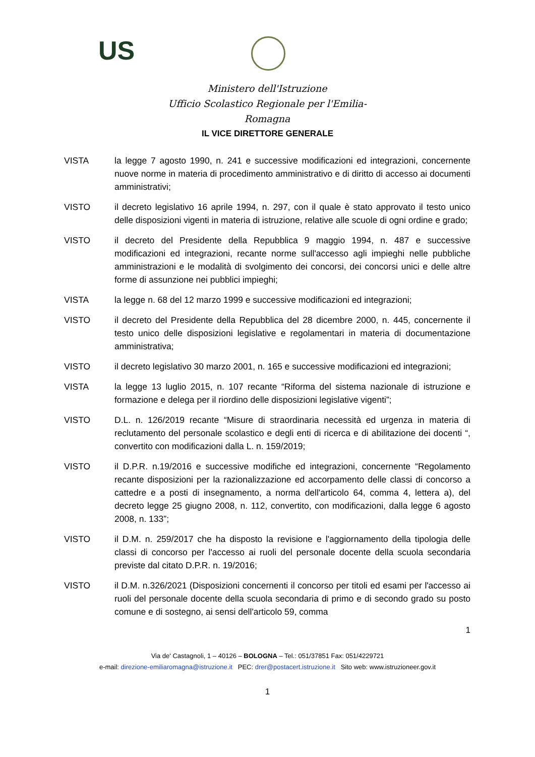US
Ministero dell'Istruzione
Ufficio Scolastico Regionale per l'Emilia-Romagna
IL VICE DIRETTORE GENERALE
VISTA la legge 7 agosto 1990, n. 241 e successive modificazioni ed integrazioni, concernente nuove norme in materia di procedimento amministrativo e di diritto di accesso ai documenti amministrativi;
VISTO il decreto legislativo 16 aprile 1994, n. 297, con il quale è stato approvato il testo unico delle disposizioni vigenti in materia di istruzione, relative alle scuole di ogni ordine e grado;
VISTO il decreto del Presidente della Repubblica 9 maggio 1994, n. 487 e successive modificazioni ed integrazioni, recante norme sull'accesso agli impieghi nelle pubbliche amministrazioni e le modalità di svolgimento dei concorsi, dei concorsi unici e delle altre forme di assunzione nei pubblici impieghi;
VISTA la legge n. 68 del 12 marzo 1999 e successive modificazioni ed integrazioni;
VISTO il decreto del Presidente della Repubblica del 28 dicembre 2000, n. 445, concernente il testo unico delle disposizioni legislative e regolamentari in materia di documentazione amministrativa;
VISTO il decreto legislativo 30 marzo 2001, n. 165 e successive modificazioni ed integrazioni;
VISTA la legge 13 luglio 2015, n. 107 recante “Riforma del sistema nazionale di istruzione e formazione e delega per il riordino delle disposizioni legislative vigenti”;
VISTO D.L. n. 126/2019 recante “Misure di straordinaria necessità ed urgenza in materia di reclutamento del personale scolastico e degli enti di ricerca e di abilitazione dei docenti “, convertito con modificazioni dalla L. n. 159/2019;
VISTO il D.P.R. n.19/2016 e successive modifiche ed integrazioni, concernente “Regolamento recante disposizioni per la razionalizzazione ed accorpamento delle classi di concorso a cattedre e a posti di insegnamento, a norma dell'articolo 64, comma 4, lettera a), del decreto legge 25 giugno 2008, n. 112, convertito, con modificazioni, dalla legge 6 agosto 2008, n. 133”;
VISTO il D.M. n. 259/2017 che ha disposto la revisione e l'aggiornamento della tipologia delle classi di concorso per l'accesso ai ruoli del personale docente della scuola secondaria previste dal citato D.P.R. n. 19/2016;
VISTO il D.M. n.326/2021 (Disposizioni concernenti il concorso per titoli ed esami per l'accesso ai ruoli del personale docente della scuola secondaria di primo e di secondo grado su posto comune e di sostegno, ai sensi dell'articolo 59, comma
1
Via de' Castagnoli, 1 – 40126 – BOLOGNA – Tel.: 051/37851 Fax: 051/4229721
e-mail: direzione-emiliaromagna@istruzione.it PEC: drer@postacert.istruzione.it Sito web: www.istruzioneer.gov.it
1